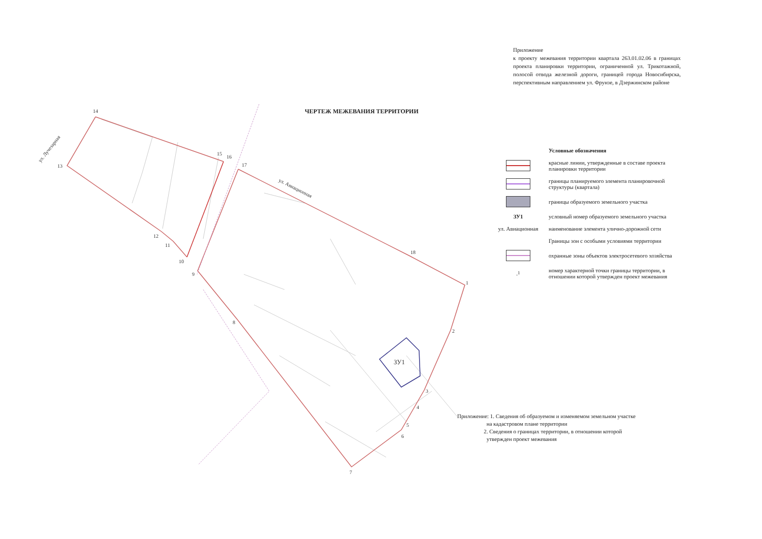1
2
3
4
5
6
7
8
9
10
11
12
13
14
15
16
17
18
ЗУ1
ул. Лучезарная
ул. Авиационная
Приложение
к проекту межевания территории квартала 263.01.02.06 в границах проекта планировки территории, ограниченной ул. Трикотажной, полосой отвода железной дороги, границей города Новосибирска, перспективным направлением ул. Фрунзе, в Дзержинском районе
ЧЕРТЕЖ МЕЖЕВАНИЯ ТЕРРИТОРИИ
Условные обозначения
красные линии, утвержденные в составе проекта планировки территории
границы планируемого элемента планировочной структуры (квартала)
границы образуемого земельного участка
ЗУ1
условный номер образуемого земельного участка
ул. Авиационная
наименование элемента улично-дорожной сети
Границы зон с особыми условиями территории
охранные зоны объектов электросетевого хозяйства
.<sup>1</sup>
номер характерной точки границы территории, в отношении которой утвержден проект межевания
Приложение: 1. Сведения об образуемом и изменяемом земельном участке
на кадастровом плане территории
2. Сведения о границах территории, в отношении которой
утвержден проект межевания